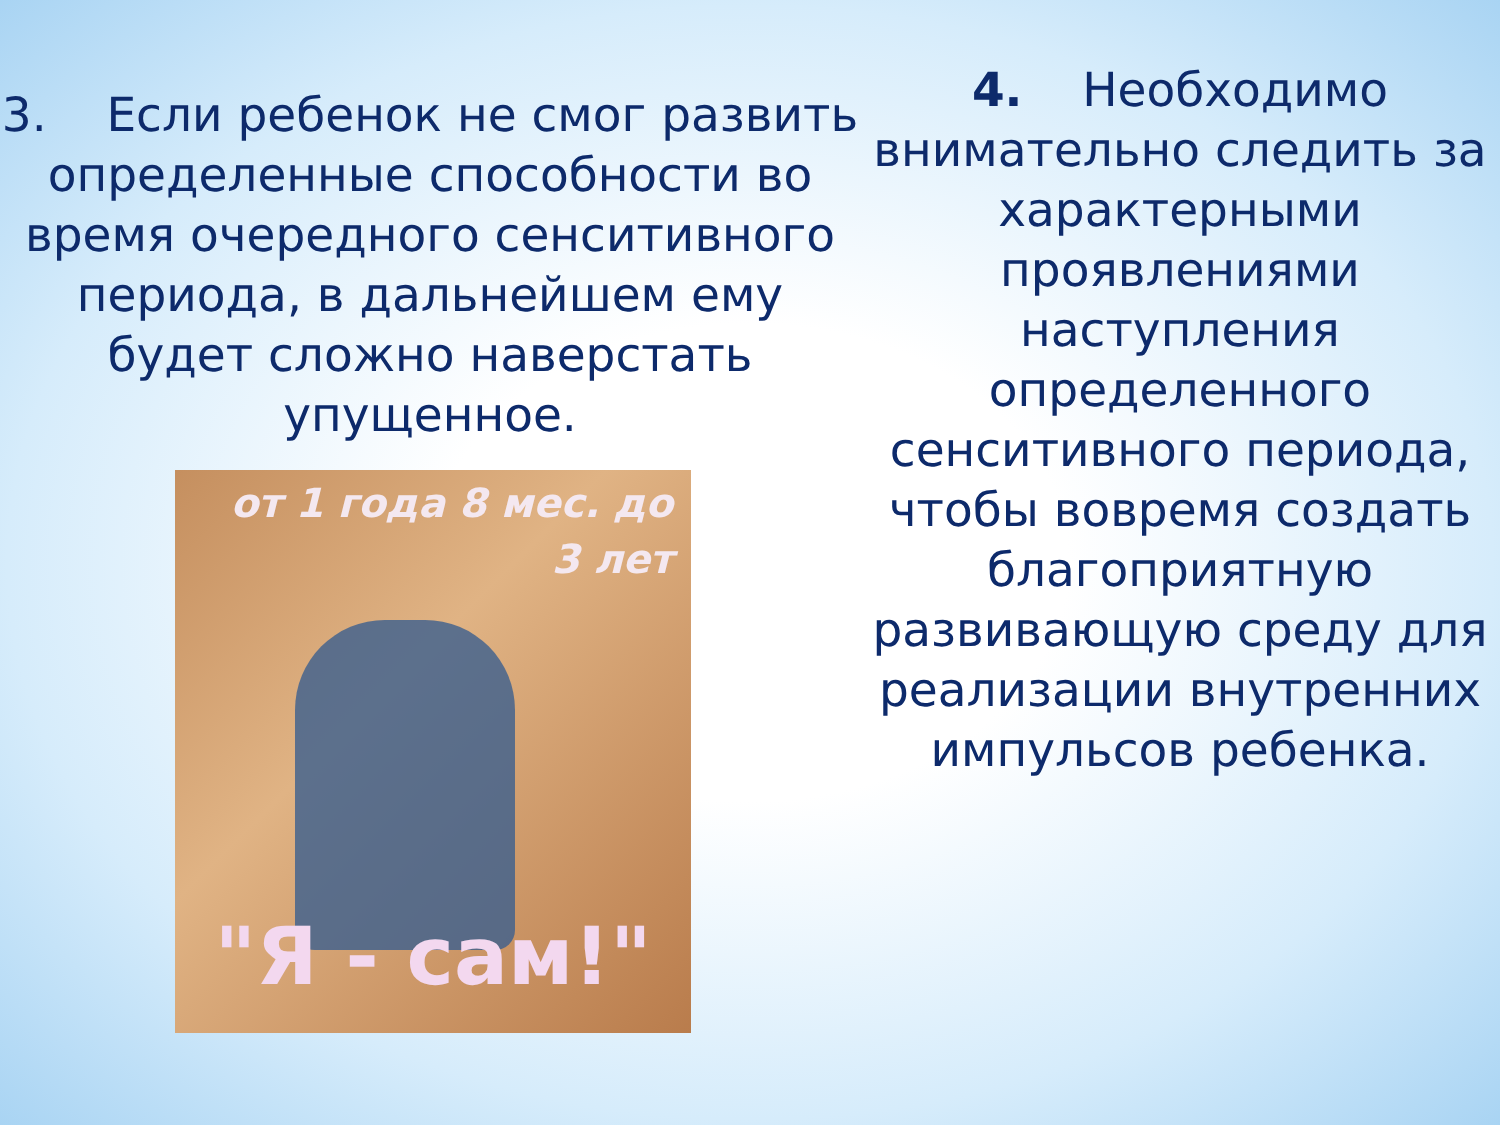3. Если ребенок не смог развить определенные способности во время очередного сенситивного периода, в дальнейшем ему будет сложно наверстать упущенное.
от 1 года 8 мес. до
3 лет
"Я - сам!"
4. Необходимо внимательно следить за характерными проявлениями наступления определенного сенситивного периода, чтобы вовремя создать благоприятную развивающую среду для реализации внутренних импульсов ребенка.